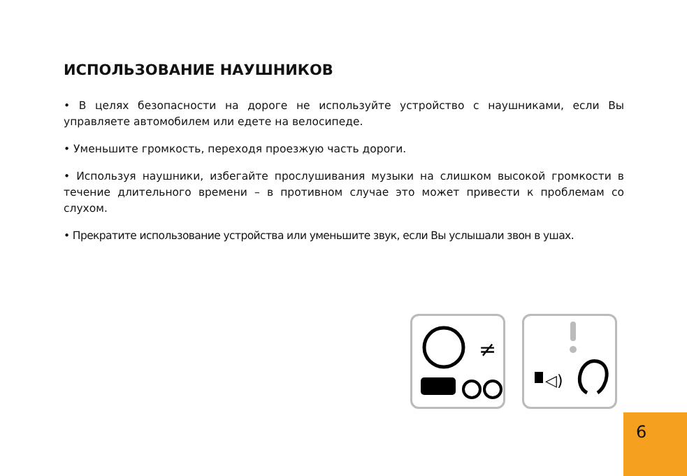ИСПОЛЬЗОВАНИЕ НАУШНИКОВ
• В целях безопасности на дороге не используйте устройство с наушниками, если Вы управляете автомобилем или едете на велосипеде.
• Уменьшите громкость, переходя проезжую часть дороги.
• Используя наушники, избегайте прослушивания музыки на слишком высокой громкости в течение длительного времени – в противном случае это может привести к проблемам со слухом.
• Прекратите использование устройства или уменьшите звук, если Вы услышали звон в ушах.
≠
◁)
6